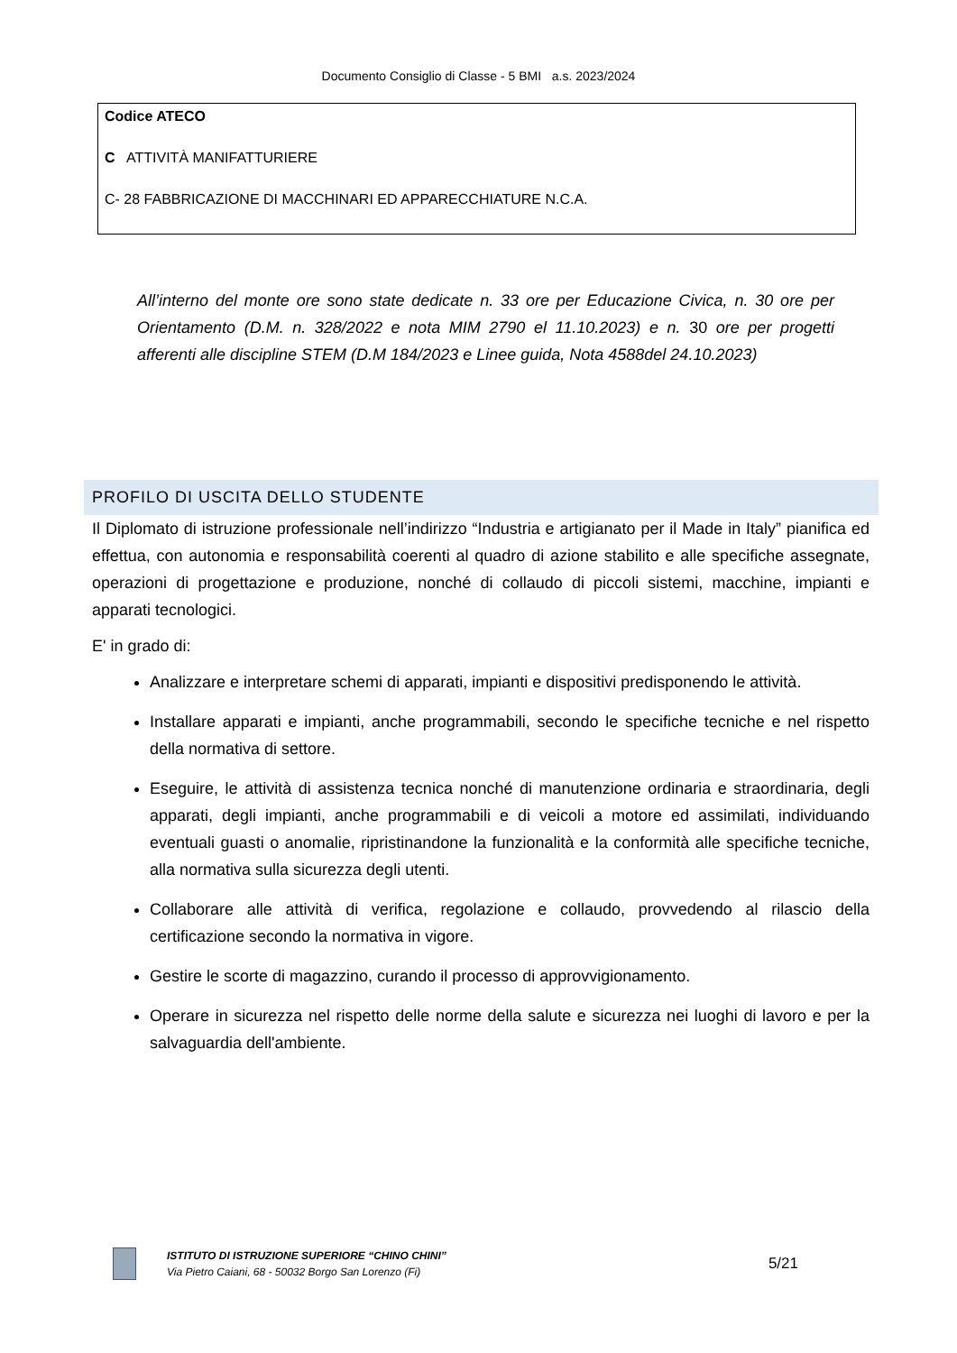Documento Consiglio di Classe - 5 BMI a.s. 2023/2024
| Codice ATECO C ATTIVITÀ MANIFATTURIERE C- 28 FABBRICAZIONE DI MACCHINARI ED APPARECCHIATURE N.C.A. |
All’interno del monte ore sono state dedicate n. 33 ore per Educazione Civica, n. 30 ore per Orientamento (D.M. n. 328/2022 e nota MIM 2790 el 11.10.2023) e n. 30 ore per progetti afferenti alle discipline STEM (D.M 184/2023 e Linee guida, Nota 4588del 24.10.2023)
PROFILO DI USCITA DELLO STUDENTE
Il Diplomato di istruzione professionale nell’indirizzo “Industria e artigianato per il Made in Italy” pianifica ed effettua, con autonomia e responsabilità coerenti al quadro di azione stabilito e alle specifiche assegnate, operazioni di progettazione e produzione, nonché di collaudo di piccoli sistemi, macchine, impianti e apparati tecnologici.
E' in grado di:
Analizzare e interpretare schemi di apparati, impianti e dispositivi predisponendo le attività.
Installare apparati e impianti, anche programmabili, secondo le specifiche tecniche e nel rispetto della normativa di settore.
Eseguire, le attività di assistenza tecnica nonché di manutenzione ordinaria e straordinaria, degli apparati, degli impianti, anche programmabili e di veicoli a motore ed assimilati, individuando eventuali guasti o anomalie, ripristinandone la funzionalità e la conformità alle specifiche tecniche, alla normativa sulla sicurezza degli utenti.
Collaborare alle attività di verifica, regolazione e collaudo, provvedendo al rilascio della certificazione secondo la normativa in vigore.
Gestire le scorte di magazzino, curando il processo di approvvigionamento.
Operare in sicurezza nel rispetto delle norme della salute e sicurezza nei luoghi di lavoro e per la salvaguardia dell'ambiente.
ISTITUTO DI ISTRUZIONE SUPERIORE “CHINO CHINI”
Via Pietro Caiani, 68 - 50032 Borgo San Lorenzo (Fi)
5/21